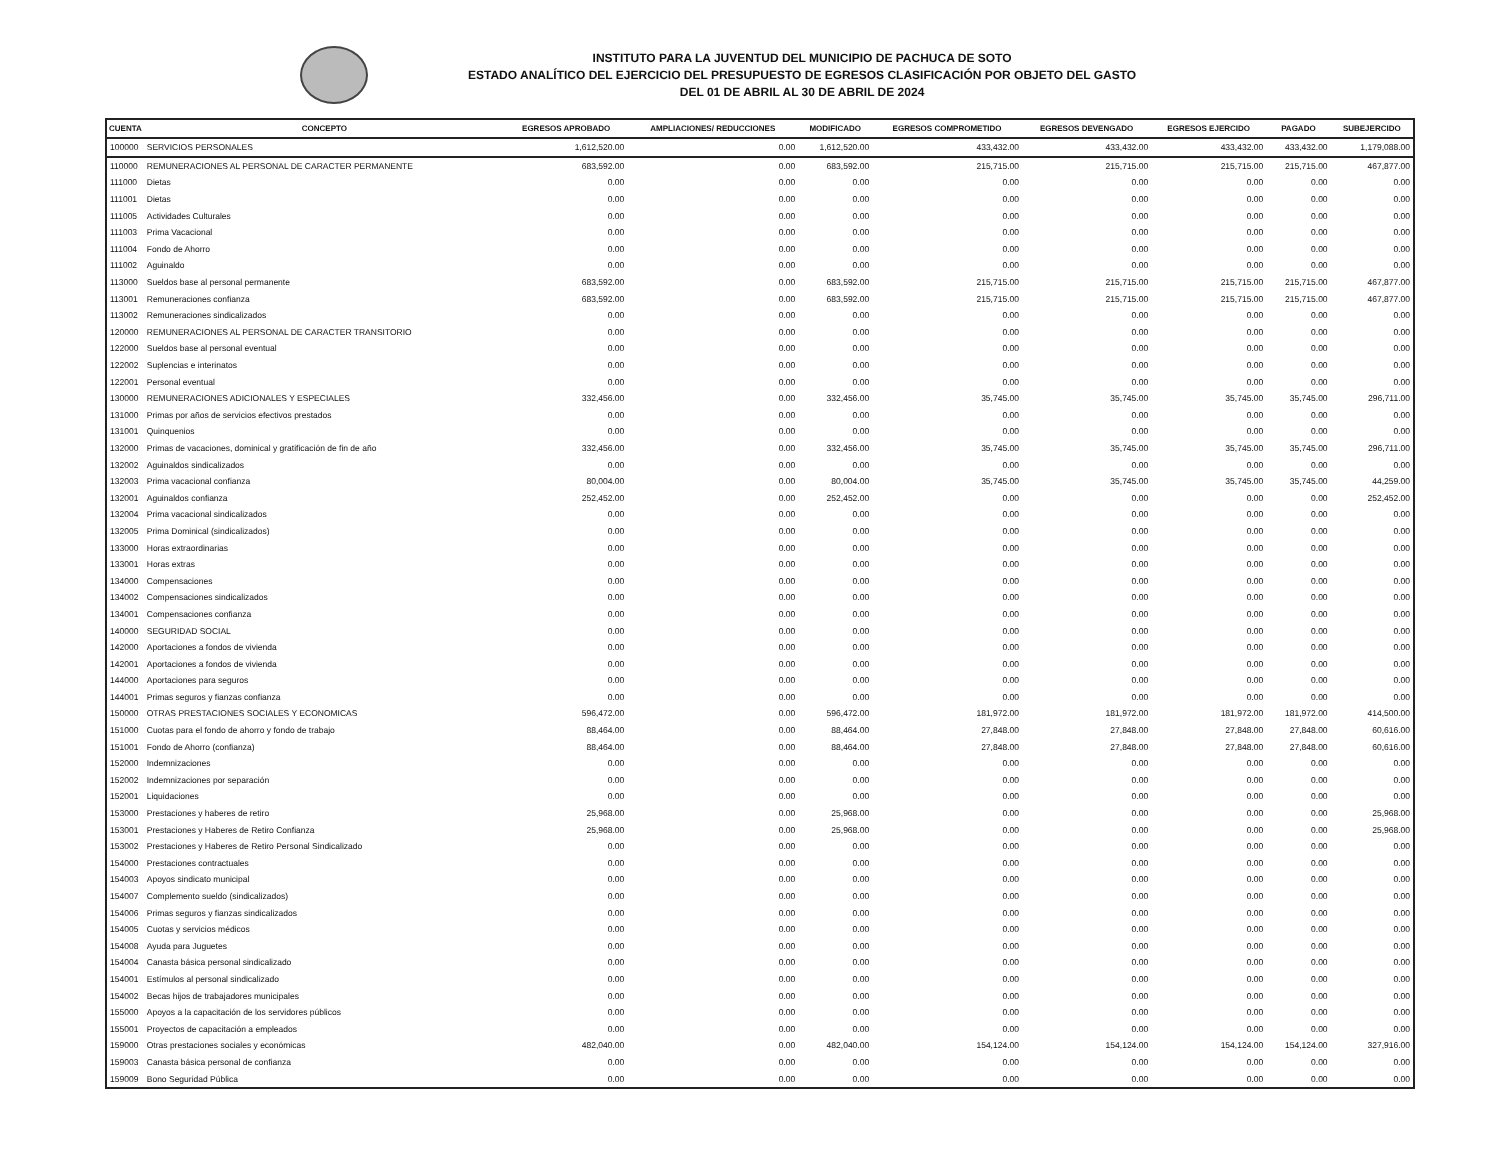INSTITUTO PARA LA JUVENTUD DEL MUNICIPIO DE PACHUCA DE SOTO
ESTADO ANALÍTICO DEL EJERCICIO DEL PRESUPUESTO DE EGRESOS CLASIFICACIÓN POR OBJETO DEL GASTO
DEL 01 DE ABRIL AL 30 DE ABRIL DE 2024
| CUENTA | CONCEPTO | EGRESOS APROBADO | AMPLIACIONES/ REDUCCIONES | MODIFICADO | EGRESOS COMPROMETIDO | EGRESOS DEVENGADO | EGRESOS EJERCIDO | PAGADO | SUBEJERCIDO |
| --- | --- | --- | --- | --- | --- | --- | --- | --- | --- |
| 100000 | SERVICIOS PERSONALES | 1,612,520.00 | 0.00 | 1,612,520.00 | 433,432.00 | 433,432.00 | 433,432.00 | 433,432.00 | 1,179,088.00 |
| 110000 | REMUNERACIONES AL PERSONAL DE CARACTER PERMANENTE | 683,592.00 | 0.00 | 683,592.00 | 215,715.00 | 215,715.00 | 215,715.00 | 215,715.00 | 467,877.00 |
| 111000 | Dietas | 0.00 | 0.00 | 0.00 | 0.00 | 0.00 | 0.00 | 0.00 | 0.00 |
| 111001 | Dietas | 0.00 | 0.00 | 0.00 | 0.00 | 0.00 | 0.00 | 0.00 | 0.00 |
| 111005 | Actividades Culturales | 0.00 | 0.00 | 0.00 | 0.00 | 0.00 | 0.00 | 0.00 | 0.00 |
| 111003 | Prima Vacacional | 0.00 | 0.00 | 0.00 | 0.00 | 0.00 | 0.00 | 0.00 | 0.00 |
| 111004 | Fondo de Ahorro | 0.00 | 0.00 | 0.00 | 0.00 | 0.00 | 0.00 | 0.00 | 0.00 |
| 111002 | Aguinaldo | 0.00 | 0.00 | 0.00 | 0.00 | 0.00 | 0.00 | 0.00 | 0.00 |
| 113000 | Sueldos base al personal permanente | 683,592.00 | 0.00 | 683,592.00 | 215,715.00 | 215,715.00 | 215,715.00 | 215,715.00 | 467,877.00 |
| 113001 | Remuneraciones confianza | 683,592.00 | 0.00 | 683,592.00 | 215,715.00 | 215,715.00 | 215,715.00 | 215,715.00 | 467,877.00 |
| 113002 | Remuneraciones sindicalizados | 0.00 | 0.00 | 0.00 | 0.00 | 0.00 | 0.00 | 0.00 | 0.00 |
| 120000 | REMUNERACIONES AL PERSONAL DE CARACTER TRANSITORIO | 0.00 | 0.00 | 0.00 | 0.00 | 0.00 | 0.00 | 0.00 | 0.00 |
| 122000 | Sueldos base al personal eventual | 0.00 | 0.00 | 0.00 | 0.00 | 0.00 | 0.00 | 0.00 | 0.00 |
| 122002 | Suplencias e interinatos | 0.00 | 0.00 | 0.00 | 0.00 | 0.00 | 0.00 | 0.00 | 0.00 |
| 122001 | Personal eventual | 0.00 | 0.00 | 0.00 | 0.00 | 0.00 | 0.00 | 0.00 | 0.00 |
| 130000 | REMUNERACIONES ADICIONALES Y ESPECIALES | 332,456.00 | 0.00 | 332,456.00 | 35,745.00 | 35,745.00 | 35,745.00 | 35,745.00 | 296,711.00 |
| 131000 | Primas por años de servicios efectivos prestados | 0.00 | 0.00 | 0.00 | 0.00 | 0.00 | 0.00 | 0.00 | 0.00 |
| 131001 | Quinquenios | 0.00 | 0.00 | 0.00 | 0.00 | 0.00 | 0.00 | 0.00 | 0.00 |
| 132000 | Primas de vacaciones, dominical y gratificación de fin de año | 332,456.00 | 0.00 | 332,456.00 | 35,745.00 | 35,745.00 | 35,745.00 | 35,745.00 | 296,711.00 |
| 132002 | Aguinaldos sindicalizados | 0.00 | 0.00 | 0.00 | 0.00 | 0.00 | 0.00 | 0.00 | 0.00 |
| 132003 | Prima vacacional confianza | 80,004.00 | 0.00 | 80,004.00 | 35,745.00 | 35,745.00 | 35,745.00 | 35,745.00 | 44,259.00 |
| 132001 | Aguinaldos confianza | 252,452.00 | 0.00 | 252,452.00 | 0.00 | 0.00 | 0.00 | 0.00 | 252,452.00 |
| 132004 | Prima vacacional sindicalizados | 0.00 | 0.00 | 0.00 | 0.00 | 0.00 | 0.00 | 0.00 | 0.00 |
| 132005 | Prima Dominical (sindicalizados) | 0.00 | 0.00 | 0.00 | 0.00 | 0.00 | 0.00 | 0.00 | 0.00 |
| 133000 | Horas extraordinarias | 0.00 | 0.00 | 0.00 | 0.00 | 0.00 | 0.00 | 0.00 | 0.00 |
| 133001 | Horas extras | 0.00 | 0.00 | 0.00 | 0.00 | 0.00 | 0.00 | 0.00 | 0.00 |
| 134000 | Compensaciones | 0.00 | 0.00 | 0.00 | 0.00 | 0.00 | 0.00 | 0.00 | 0.00 |
| 134002 | Compensaciones sindicalizados | 0.00 | 0.00 | 0.00 | 0.00 | 0.00 | 0.00 | 0.00 | 0.00 |
| 134001 | Compensaciones confianza | 0.00 | 0.00 | 0.00 | 0.00 | 0.00 | 0.00 | 0.00 | 0.00 |
| 140000 | SEGURIDAD SOCIAL | 0.00 | 0.00 | 0.00 | 0.00 | 0.00 | 0.00 | 0.00 | 0.00 |
| 142000 | Aportaciones a fondos de vivienda | 0.00 | 0.00 | 0.00 | 0.00 | 0.00 | 0.00 | 0.00 | 0.00 |
| 142001 | Aportaciones a fondos de vivienda | 0.00 | 0.00 | 0.00 | 0.00 | 0.00 | 0.00 | 0.00 | 0.00 |
| 144000 | Aportaciones para seguros | 0.00 | 0.00 | 0.00 | 0.00 | 0.00 | 0.00 | 0.00 | 0.00 |
| 144001 | Primas seguros y fianzas confianza | 0.00 | 0.00 | 0.00 | 0.00 | 0.00 | 0.00 | 0.00 | 0.00 |
| 150000 | OTRAS PRESTACIONES SOCIALES Y ECONOMICAS | 596,472.00 | 0.00 | 596,472.00 | 181,972.00 | 181,972.00 | 181,972.00 | 181,972.00 | 414,500.00 |
| 151000 | Cuotas para el fondo de ahorro y fondo de trabajo | 88,464.00 | 0.00 | 88,464.00 | 27,848.00 | 27,848.00 | 27,848.00 | 27,848.00 | 60,616.00 |
| 151001 | Fondo de Ahorro (confianza) | 88,464.00 | 0.00 | 88,464.00 | 27,848.00 | 27,848.00 | 27,848.00 | 27,848.00 | 60,616.00 |
| 152000 | Indemnizaciones | 0.00 | 0.00 | 0.00 | 0.00 | 0.00 | 0.00 | 0.00 | 0.00 |
| 152002 | Indemnizaciones por separación | 0.00 | 0.00 | 0.00 | 0.00 | 0.00 | 0.00 | 0.00 | 0.00 |
| 152001 | Liquidaciones | 0.00 | 0.00 | 0.00 | 0.00 | 0.00 | 0.00 | 0.00 | 0.00 |
| 153000 | Prestaciones y haberes de retiro | 25,968.00 | 0.00 | 25,968.00 | 0.00 | 0.00 | 0.00 | 0.00 | 25,968.00 |
| 153001 | Prestaciones y Haberes de Retiro Confianza | 25,968.00 | 0.00 | 25,968.00 | 0.00 | 0.00 | 0.00 | 0.00 | 25,968.00 |
| 153002 | Prestaciones y Haberes de Retiro Personal Sindicalizado | 0.00 | 0.00 | 0.00 | 0.00 | 0.00 | 0.00 | 0.00 | 0.00 |
| 154000 | Prestaciones contractuales | 0.00 | 0.00 | 0.00 | 0.00 | 0.00 | 0.00 | 0.00 | 0.00 |
| 154003 | Apoyos sindicato municipal | 0.00 | 0.00 | 0.00 | 0.00 | 0.00 | 0.00 | 0.00 | 0.00 |
| 154007 | Complemento sueldo (sindicalizados) | 0.00 | 0.00 | 0.00 | 0.00 | 0.00 | 0.00 | 0.00 | 0.00 |
| 154006 | Primas seguros y fianzas sindicalizados | 0.00 | 0.00 | 0.00 | 0.00 | 0.00 | 0.00 | 0.00 | 0.00 |
| 154005 | Cuotas y servicios médicos | 0.00 | 0.00 | 0.00 | 0.00 | 0.00 | 0.00 | 0.00 | 0.00 |
| 154008 | Ayuda para Juguetes | 0.00 | 0.00 | 0.00 | 0.00 | 0.00 | 0.00 | 0.00 | 0.00 |
| 154004 | Canasta básica personal sindicalizado | 0.00 | 0.00 | 0.00 | 0.00 | 0.00 | 0.00 | 0.00 | 0.00 |
| 154001 | Estímulos al personal sindicalizado | 0.00 | 0.00 | 0.00 | 0.00 | 0.00 | 0.00 | 0.00 | 0.00 |
| 154002 | Becas hijos de trabajadores municipales | 0.00 | 0.00 | 0.00 | 0.00 | 0.00 | 0.00 | 0.00 | 0.00 |
| 155000 | Apoyos a la capacitación de los servidores públicos | 0.00 | 0.00 | 0.00 | 0.00 | 0.00 | 0.00 | 0.00 | 0.00 |
| 155001 | Proyectos de capacitación a empleados | 0.00 | 0.00 | 0.00 | 0.00 | 0.00 | 0.00 | 0.00 | 0.00 |
| 159000 | Otras prestaciones sociales y económicas | 482,040.00 | 0.00 | 482,040.00 | 154,124.00 | 154,124.00 | 154,124.00 | 154,124.00 | 327,916.00 |
| 159003 | Canasta básica personal de confianza | 0.00 | 0.00 | 0.00 | 0.00 | 0.00 | 0.00 | 0.00 | 0.00 |
| 159009 | Bono Seguridad Pública | 0.00 | 0.00 | 0.00 | 0.00 | 0.00 | 0.00 | 0.00 | 0.00 |